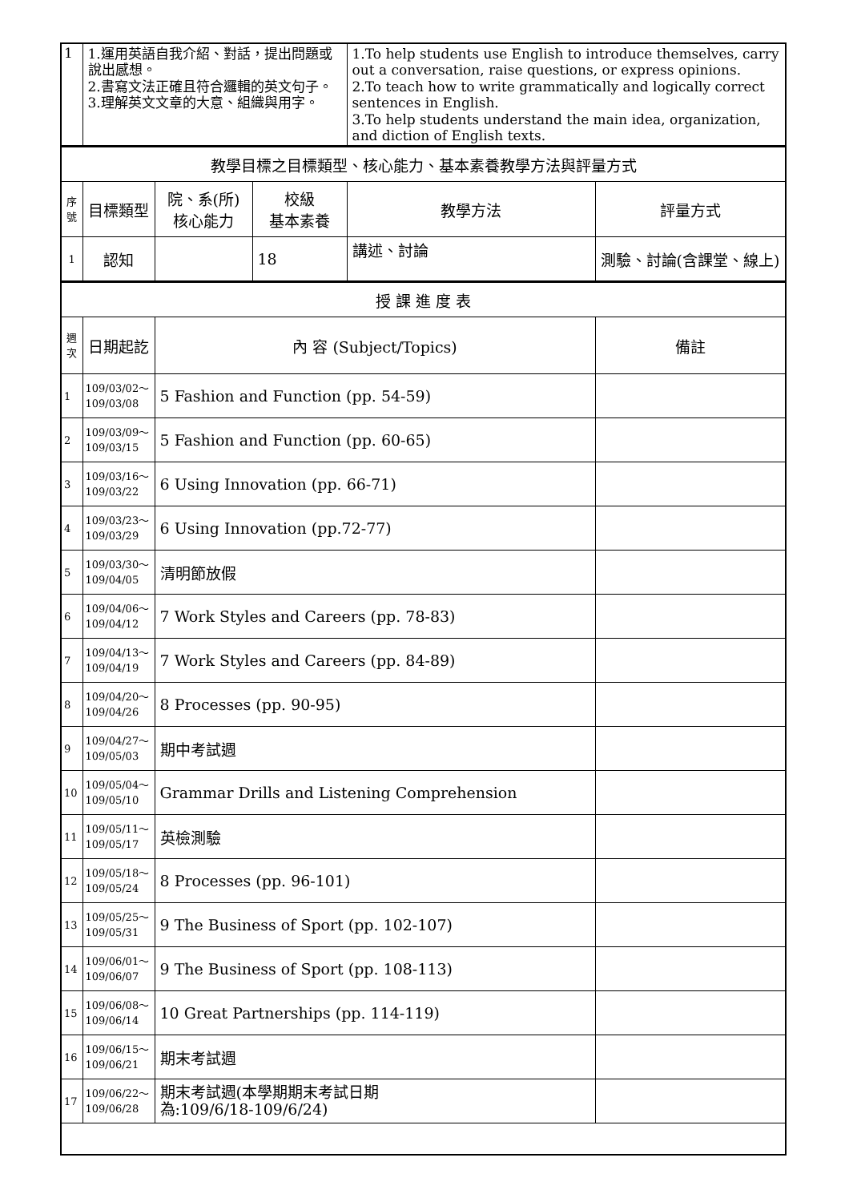| 1 | 1.運用英語自我介紹、對話，提出問題或說出感想。 2.書寫文法正確且符合邏輯的英文句子。 3.理解英文文章的大意、組織與用字。 | | | 1.To help students use English to introduce themselves, carry out a conversation, raise questions, or express opinions. 2.To teach how to write grammatically and logically correct sentences in English. 3.To help students understand the main idea, organization, and diction of English texts. | |
| 教學目標之目標類型、核心能力、基本素養教學方法與評量方式 | | | | | |
| 序 號 | 目標類型 | 院、系(所) 核心能力 | 校級 基本素養 | 教學方法 | 評量方式 |
| 1 | 認知 | | 18 | 講述、討論 | 測驗、討論(含課堂、線上) |
| 授 課 進 度 表 | | | | | |
| 週 次 | 日期起訖 | 內 容 (Subject/Topics) | | | 備註 |
| 1 | 109/03/02～ 109/03/08 | 5 Fashion and Function (pp. 54-59) | | | |
| 2 | 109/03/09～ 109/03/15 | 5 Fashion and Function (pp. 60-65) | | | |
| 3 | 109/03/16～ 109/03/22 | 6 Using Innovation (pp. 66-71) | | | |
| 4 | 109/03/23～ 109/03/29 | 6 Using Innovation (pp.72-77) | | | |
| 5 | 109/03/30～ 109/04/05 | 清明節放假 | | | |
| 6 | 109/04/06～ 109/04/12 | 7 Work Styles and Careers (pp. 78-83) | | | |
| 7 | 109/04/13～ 109/04/19 | 7 Work Styles and Careers (pp. 84-89) | | | |
| 8 | 109/04/20～ 109/04/26 | 8 Processes (pp. 90-95) | | | |
| 9 | 109/04/27～ 109/05/03 | 期中考試週 | | | |
| 10 | 109/05/04～ 109/05/10 | Grammar Drills and Listening Comprehension | | | |
| 11 | 109/05/11～ 109/05/17 | 英檢測驗 | | | |
| 12 | 109/05/18～ 109/05/24 | 8 Processes (pp. 96-101) | | | |
| 13 | 109/05/25～ 109/05/31 | 9 The Business of Sport (pp. 102-107) | | | |
| 14 | 109/06/01～ 109/06/07 | 9 The Business of Sport (pp. 108-113) | | | |
| 15 | 109/06/08～ 109/06/14 | 10 Great Partnerships (pp. 114-119) | | | |
| 16 | 109/06/15～ 109/06/21 | 期末考試週 | | | |
| 17 | 109/06/22～ 109/06/28 | 期末考試週(本學期期末考試日期 為:109/6/18-109/6/24) | | | |